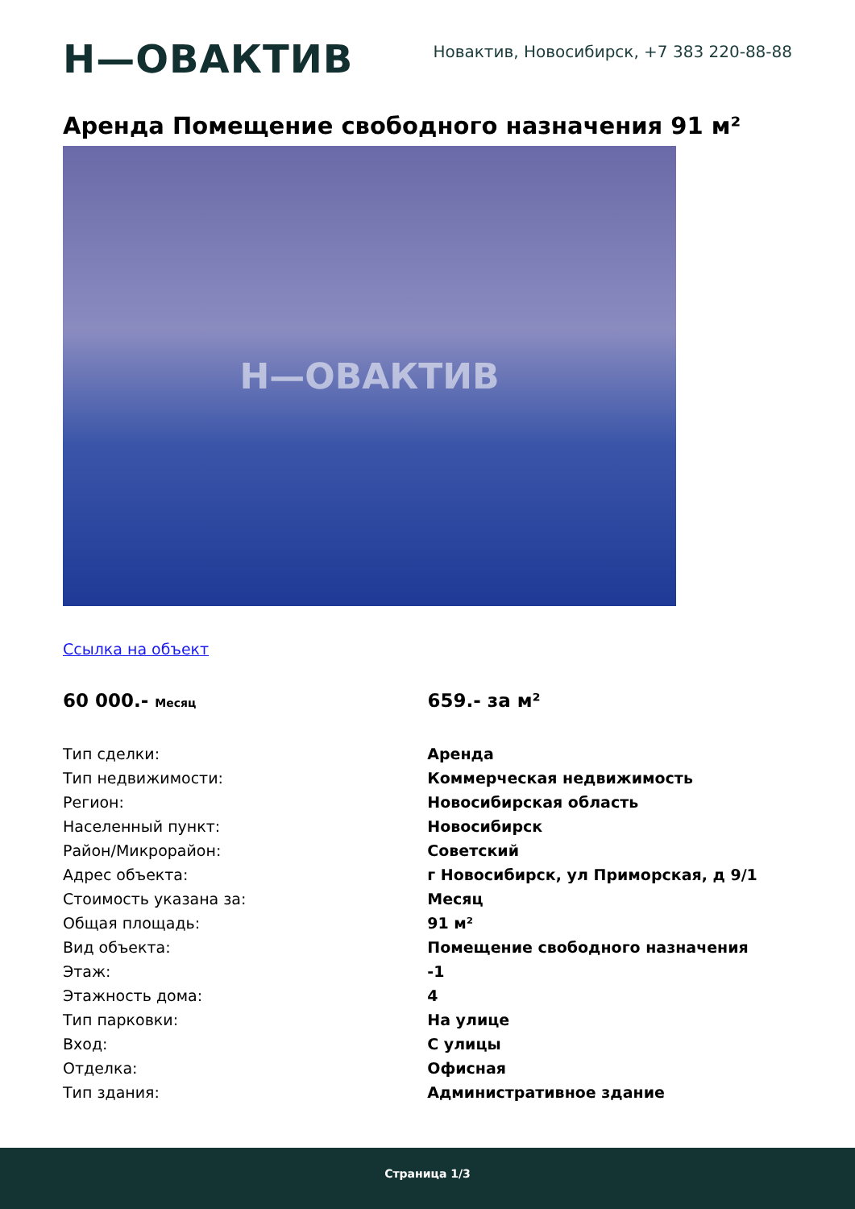Н—ОВАКТИВ
Новактив, Новосибирск, +7 383 220-88-88
Аренда Помещение свободного назначения 91 м²
Н—ОВАКТИВ
Ссылка на объект
60 000.- Месяц
659.- за м²
| Тип сделки: | Аренда |
| Тип недвижимости: | Коммерческая недвижимость |
| Регион: | Новосибирская область |
| Населенный пункт: | Новосибирск |
| Район/Микрорайон: | Советский |
| Адрес объекта: | г Новосибирск, ул Приморская, д 9/1 |
| Стоимость указана за: | Месяц |
| Общая площадь: | 91 м² |
| Вид объекта: | Помещение свободного назначения |
| Этаж: | -1 |
| Этажность дома: | 4 |
| Тип парковки: | На улице |
| Вход: | С улицы |
| Отделка: | Офисная |
| Тип здания: | Административное здание |
Страница 1/3